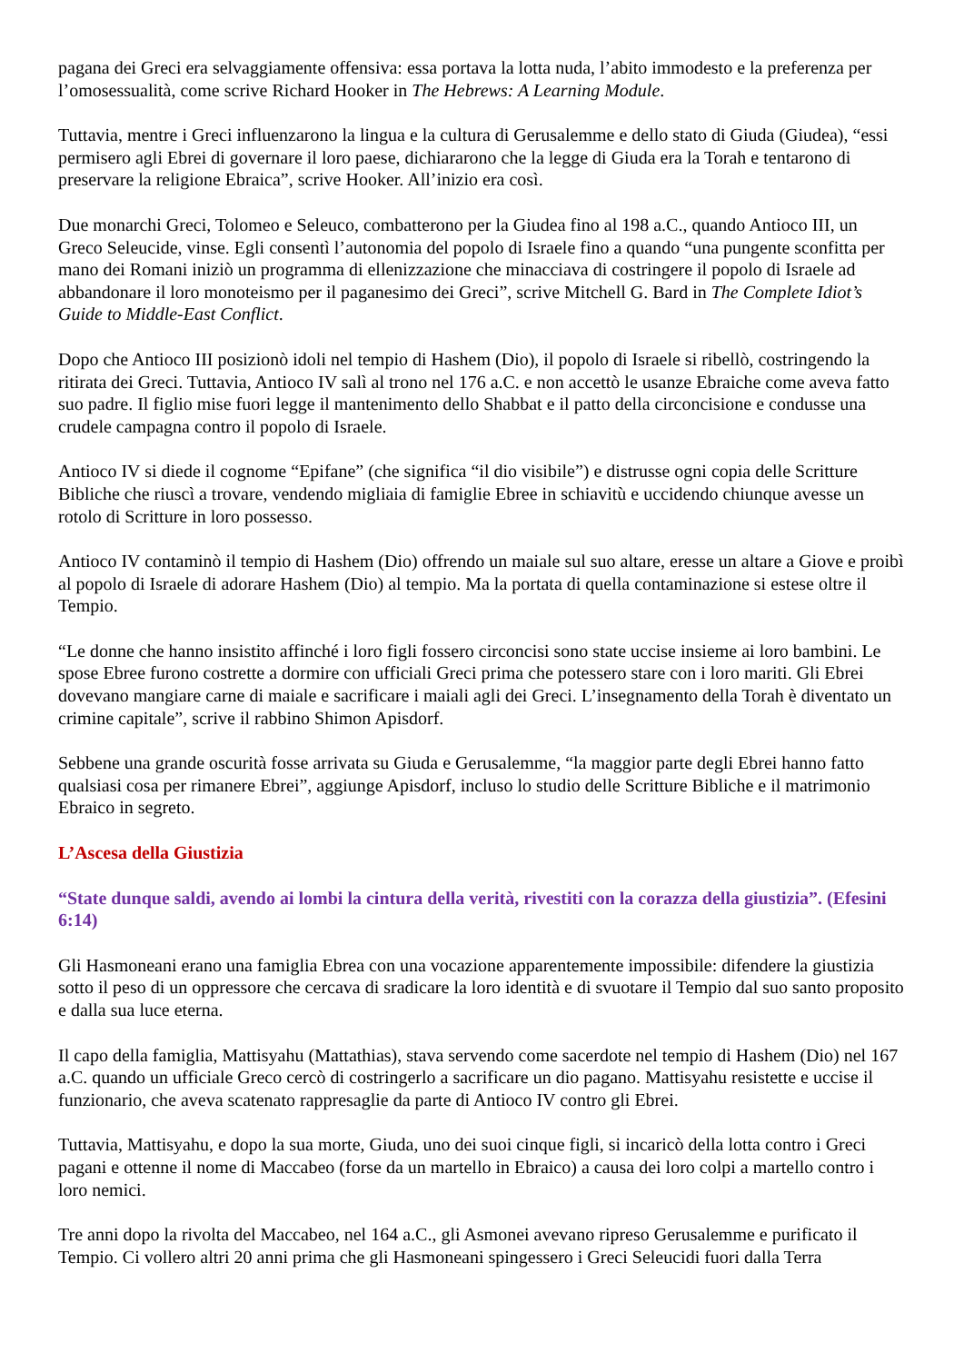pagana dei Greci era selvaggiamente offensiva: essa portava la lotta nuda, l’abito immodesto e la preferenza per l’omosessualità, come scrive Richard Hooker in The Hebrews: A Learning Module.
Tuttavia, mentre i Greci influenzarono la lingua e la cultura di Gerusalemme e dello stato di Giuda (Giudea), “essi permisero agli Ebrei di governare il loro paese, dichiararono che la legge di Giuda era la Torah e tentarono di preservare la religione Ebraica”, scrive Hooker. All’inizio era così.
Due monarchi Greci, Tolomeo e Seleuco, combatterono per la Giudea fino al 198 a.C., quando Antioco III, un Greco Seleucide, vinse. Egli consentì l’autonomia del popolo di Israele fino a quando “una pungente sconfitta per mano dei Romani iniziò un programma di ellenizzazione che minacciava di costringere il popolo di Israele ad abbandonare il loro monoteismo per il paganesimo dei Greci”, scrive Mitchell G. Bard in The Complete Idiot’s Guide to Middle-East Conflict.
Dopo che Antioco III posizionò idoli nel tempio di Hashem (Dio), il popolo di Israele si ribellò, costringendo la ritirata dei Greci. Tuttavia, Antioco IV salì al trono nel 176 a.C. e non accettò le usanze Ebraiche come aveva fatto suo padre. Il figlio mise fuori legge il mantenimento dello Shabbat e il patto della circoncisione e condusse una crudele campagna contro il popolo di Israele.
Antioco IV si diede il cognome “Epifane” (che significa “il dio visibile”) e distrusse ogni copia delle Scritture Bibliche che riuscì a trovare, vendendo migliaia di famiglie Ebree in schiavitù e uccidendo chiunque avesse un rotolo di Scritture in loro possesso.
Antioco IV contaminò il tempio di Hashem (Dio) offrendo un maiale sul suo altare, eresse un altare a Giove e proibì al popolo di Israele di adorare Hashem (Dio) al tempio. Ma la portata di quella contaminazione si estese oltre il Tempio.
“Le donne che hanno insistito affinché i loro figli fossero circoncisi sono state uccise insieme ai loro bambini. Le spose Ebree furono costrette a dormire con ufficiali Greci prima che potessero stare con i loro mariti. Gli Ebrei dovevano mangiare carne di maiale e sacrificare i maiali agli dei Greci. L’insegnamento della Torah è diventato un crimine capitale”, scrive il rabbino Shimon Apisdorf.
Sebbene una grande oscurità fosse arrivata su Giuda e Gerusalemme, “la maggior parte degli Ebrei hanno fatto qualsiasi cosa per rimanere Ebrei”, aggiunge Apisdorf, incluso lo studio delle Scritture Bibliche e il matrimonio Ebraico in segreto.
L’Ascesa della Giustizia
“State dunque saldi, avendo ai lombi la cintura della verità, rivestiti con la corazza della giustizia”. (Efesini 6:14)
Gli Hasmoneani erano una famiglia Ebrea con una vocazione apparentemente impossibile: difendere la giustizia sotto il peso di un oppressore che cercava di sradicare la loro identità e di svuotare il Tempio dal suo santo proposito e dalla sua luce eterna.
Il capo della famiglia, Mattisyahu (Mattathias), stava servendo come sacerdote nel tempio di Hashem (Dio) nel 167 a.C. quando un ufficiale Greco cercò di costringerlo a sacrificare un dio pagano. Mattisyahu resistette e uccise il funzionario, che aveva scatenato rappresaglie da parte di Antioco IV contro gli Ebrei.
Tuttavia, Mattisyahu, e dopo la sua morte, Giuda, uno dei suoi cinque figli, si incaricò della lotta contro i Greci pagani e ottenne il nome di Maccabeo (forse da un martello in Ebraico) a causa dei loro colpi a martello contro i loro nemici.
Tre anni dopo la rivolta del Maccabeo, nel 164 a.C., gli Asmonei avevano ripreso Gerusalemme e purificato il Tempio. Ci vollero altri 20 anni prima che gli Hasmoneani spingessero i Greci Seleucidi fuori dalla Terra